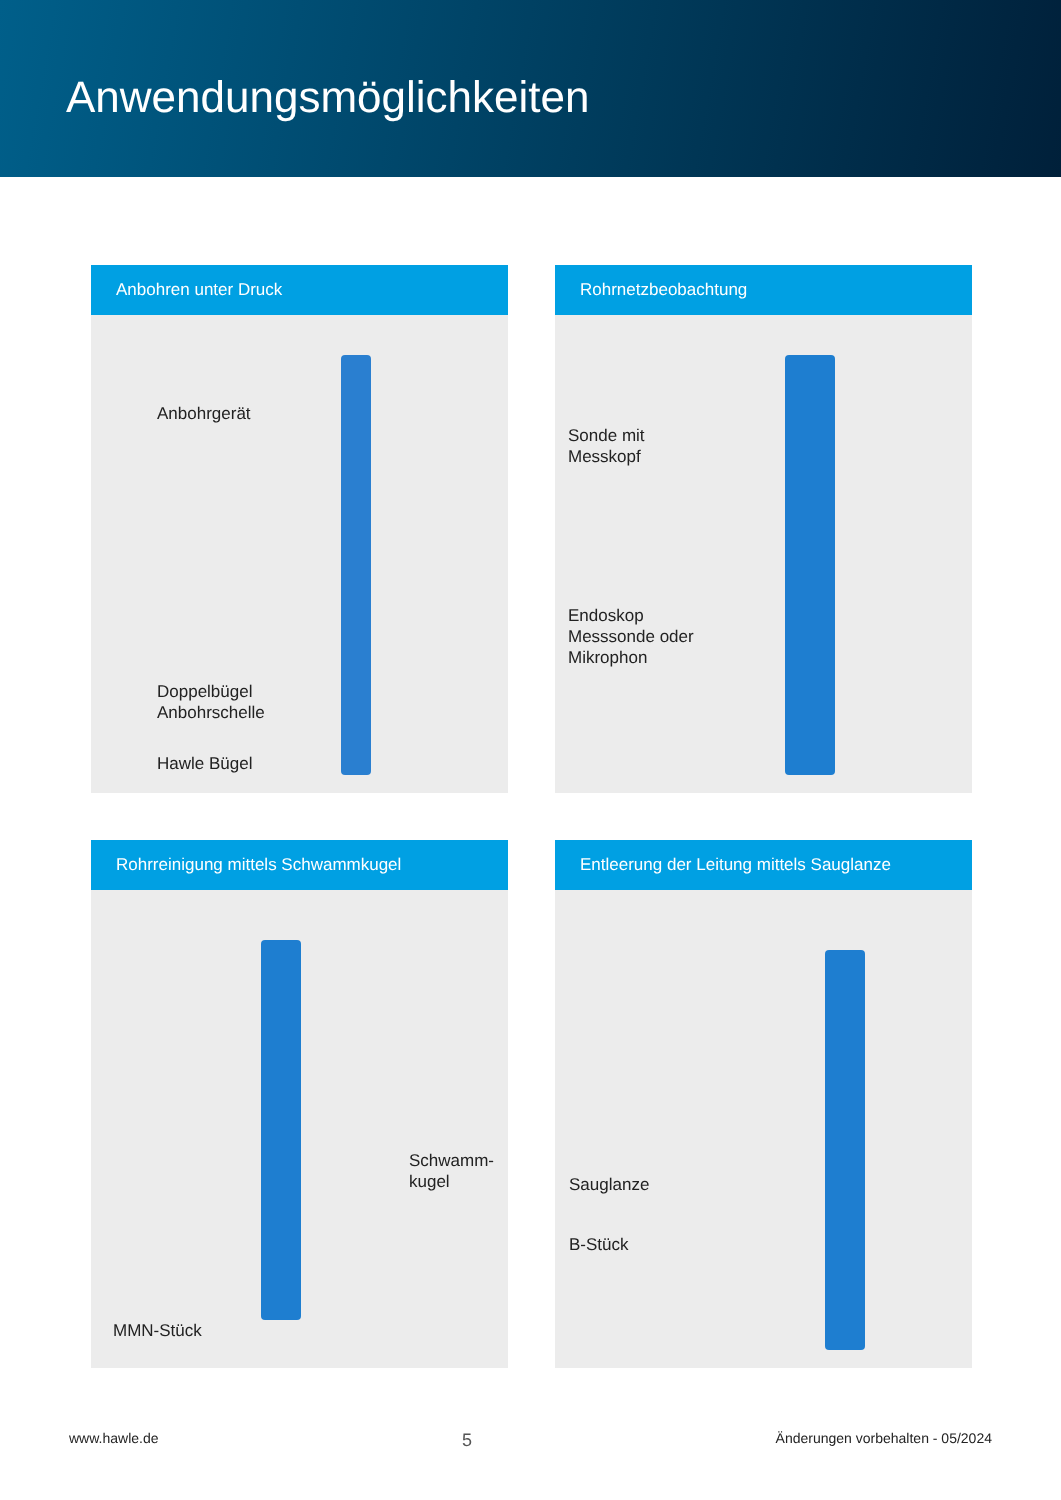Anwendungsmöglichkeiten
Anbohren unter Druck
Anbohrgerät
Doppelbügel
Anbohrschelle
Hawle Bügel
Rohrnetzbeobachtung
Sonde mit
Messkopf
Endoskop
Messsonde oder
Mikrophon
Rohrreinigung mittels Schwammkugel
Schwamm-
kugel
MMN-Stück
Entleerung der Leitung mittels Sauglanze
Sauglanze
B-Stück
www.hawle.de 5 Änderungen vorbehalten - 05/2024